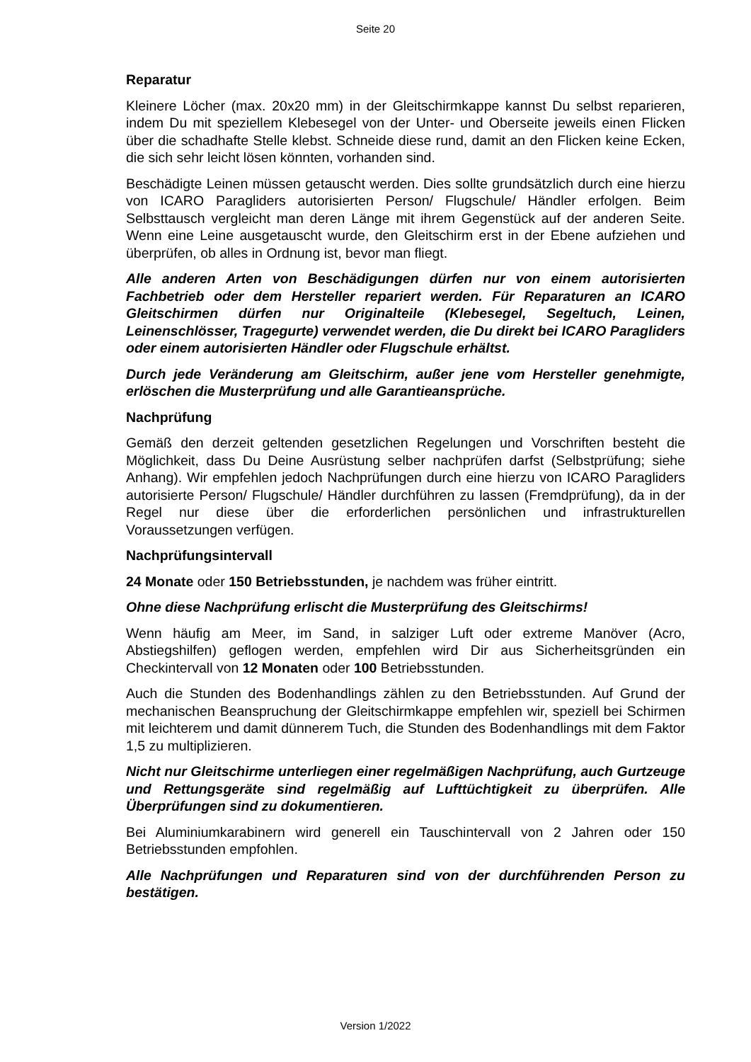Seite 20
Reparatur
Kleinere Löcher (max. 20x20 mm) in der Gleitschirmkappe kannst Du selbst reparieren, indem Du mit speziellem Klebesegel von der Unter- und Oberseite jeweils einen Flicken über die schadhafte Stelle klebst. Schneide diese rund, damit an den Flicken keine Ecken, die sich sehr leicht lösen könnten, vorhanden sind.
Beschädigte Leinen müssen getauscht werden. Dies sollte grundsätzlich durch eine hierzu von ICARO Paragliders autorisierten Person/ Flugschule/ Händler erfolgen. Beim Selbsttausch vergleicht man deren Länge mit ihrem Gegenstück auf der anderen Seite. Wenn eine Leine ausgetauscht wurde, den Gleitschirm erst in der Ebene aufziehen und überprüfen, ob alles in Ordnung ist, bevor man fliegt.
Alle anderen Arten von Beschädigungen dürfen nur von einem autorisierten Fachbetrieb oder dem Hersteller repariert werden. Für Reparaturen an ICARO Gleitschirmen dürfen nur Originalteile (Klebesegel, Segeltuch, Leinen, Leinenschlösser, Tragegurte) verwendet werden, die Du direkt bei ICARO Paragliders oder einem autorisierten Händler oder Flugschule erhältst.
Durch jede Veränderung am Gleitschirm, außer jene vom Hersteller genehmigte, erlöschen die Musterprüfung und alle Garantieansprüche.
Nachprüfung
Gemäß den derzeit geltenden gesetzlichen Regelungen und Vorschriften besteht die Möglichkeit, dass Du Deine Ausrüstung selber nachprüfen darfst (Selbstprüfung; siehe Anhang). Wir empfehlen jedoch Nachprüfungen durch eine hierzu von ICARO Paragliders autorisierte Person/ Flugschule/ Händler durchführen zu lassen (Fremdprüfung), da in der Regel nur diese über die erforderlichen persönlichen und infrastrukturellen Voraussetzungen verfügen.
Nachprüfungsintervall
24 Monate oder 150 Betriebsstunden, je nachdem was früher eintritt.
Ohne diese Nachprüfung erlischt die Musterprüfung des Gleitschirms!
Wenn häufig am Meer, im Sand, in salziger Luft oder extreme Manöver (Acro, Abstiegshilfen) geflogen werden, empfehlen wird Dir aus Sicherheitsgründen ein Checkintervall von 12 Monaten oder 100 Betriebsstunden.
Auch die Stunden des Bodenhandlings zählen zu den Betriebsstunden. Auf Grund der mechanischen Beanspruchung der Gleitschirmkappe empfehlen wir, speziell bei Schirmen mit leichterem und damit dünnerem Tuch, die Stunden des Bodenhandlings mit dem Faktor 1,5 zu multiplizieren.
Nicht nur Gleitschirme unterliegen einer regelmäßigen Nachprüfung, auch Gurtzeuge und Rettungsgeräte sind regelmäßig auf Lufttüchtigkeit zu überprüfen. Alle Überprüfungen sind zu dokumentieren.
Bei Aluminiumkarabinern wird generell ein Tauschintervall von 2 Jahren oder 150 Betriebsstunden empfohlen.
Alle Nachprüfungen und Reparaturen sind von der durchführenden Person zu bestätigen.
Version 1/2022